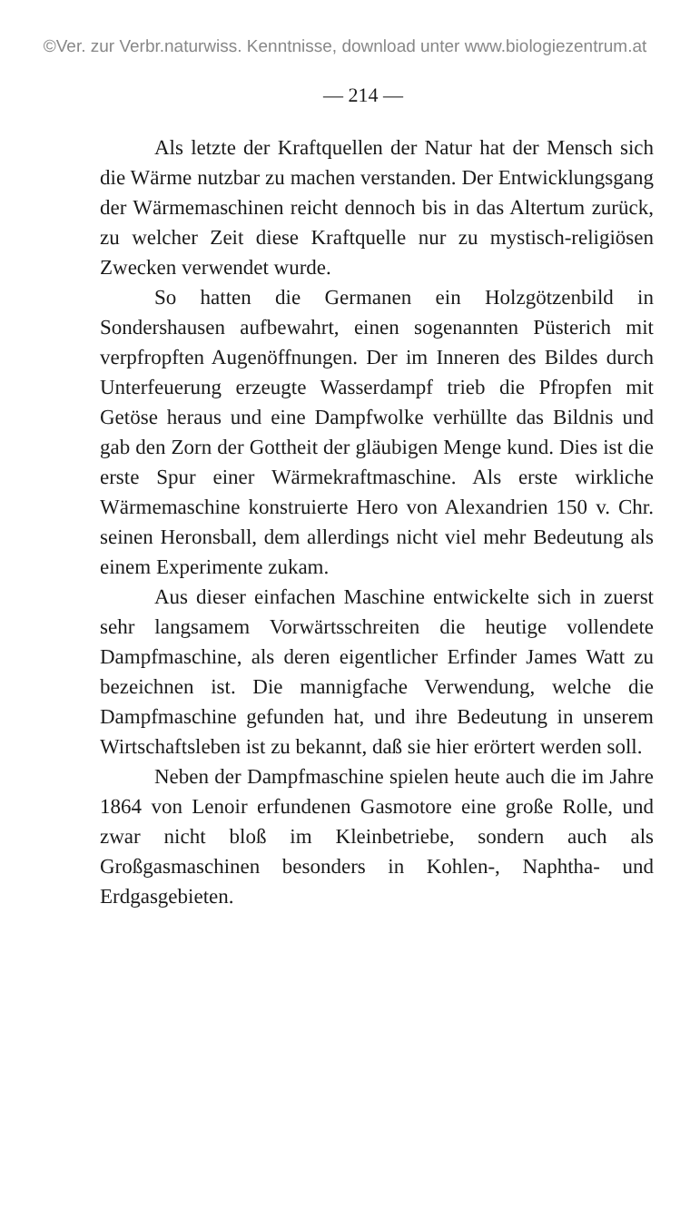©Ver. zur Verbr.naturwiss. Kenntnisse, download unter www.biologiezentrum.at
— 214 —
Als letzte der Kraftquellen der Natur hat der Mensch sich die Wärme nutzbar zu machen verstanden. Der Entwicklungsgang der Wärmemaschinen reicht dennoch bis in das Altertum zurück, zu welcher Zeit diese Kraftquelle nur zu mystisch-religiösen Zwecken verwendet wurde.
So hatten die Germanen ein Holzgötzenbild in Sondershausen aufbewahrt, einen sogenannten Püsterich mit verpfropften Augenöffnungen. Der im Inneren des Bildes durch Unterfeuerung erzeugte Wasserdampf trieb die Pfropfen mit Getöse heraus und eine Dampfwolke verhüllte das Bildnis und gab den Zorn der Gottheit der gläubigen Menge kund. Dies ist die erste Spur einer Wärmekraftmaschine. Als erste wirkliche Wärmemaschine konstruierte Hero von Alexandrien 150 v. Chr. seinen Heronsball, dem allerdings nicht viel mehr Bedeutung als einem Experimente zukam.
Aus dieser einfachen Maschine entwickelte sich in zuerst sehr langsamem Vorwärtsschreiten die heutige vollendete Dampfmaschine, als deren eigentlicher Erfinder James Watt zu bezeichnen ist. Die mannigfache Verwendung, welche die Dampfmaschine gefunden hat, und ihre Bedeutung in unserem Wirtschaftsleben ist zu bekannt, daß sie hier erörtert werden soll.
Neben der Dampfmaschine spielen heute auch die im Jahre 1864 von Lenoir erfundenen Gasmotore eine große Rolle, und zwar nicht bloß im Kleinbetriebe, sondern auch als Großgasmaschinen besonders in Kohlen-, Naphtha- und Erdgasgebieten.